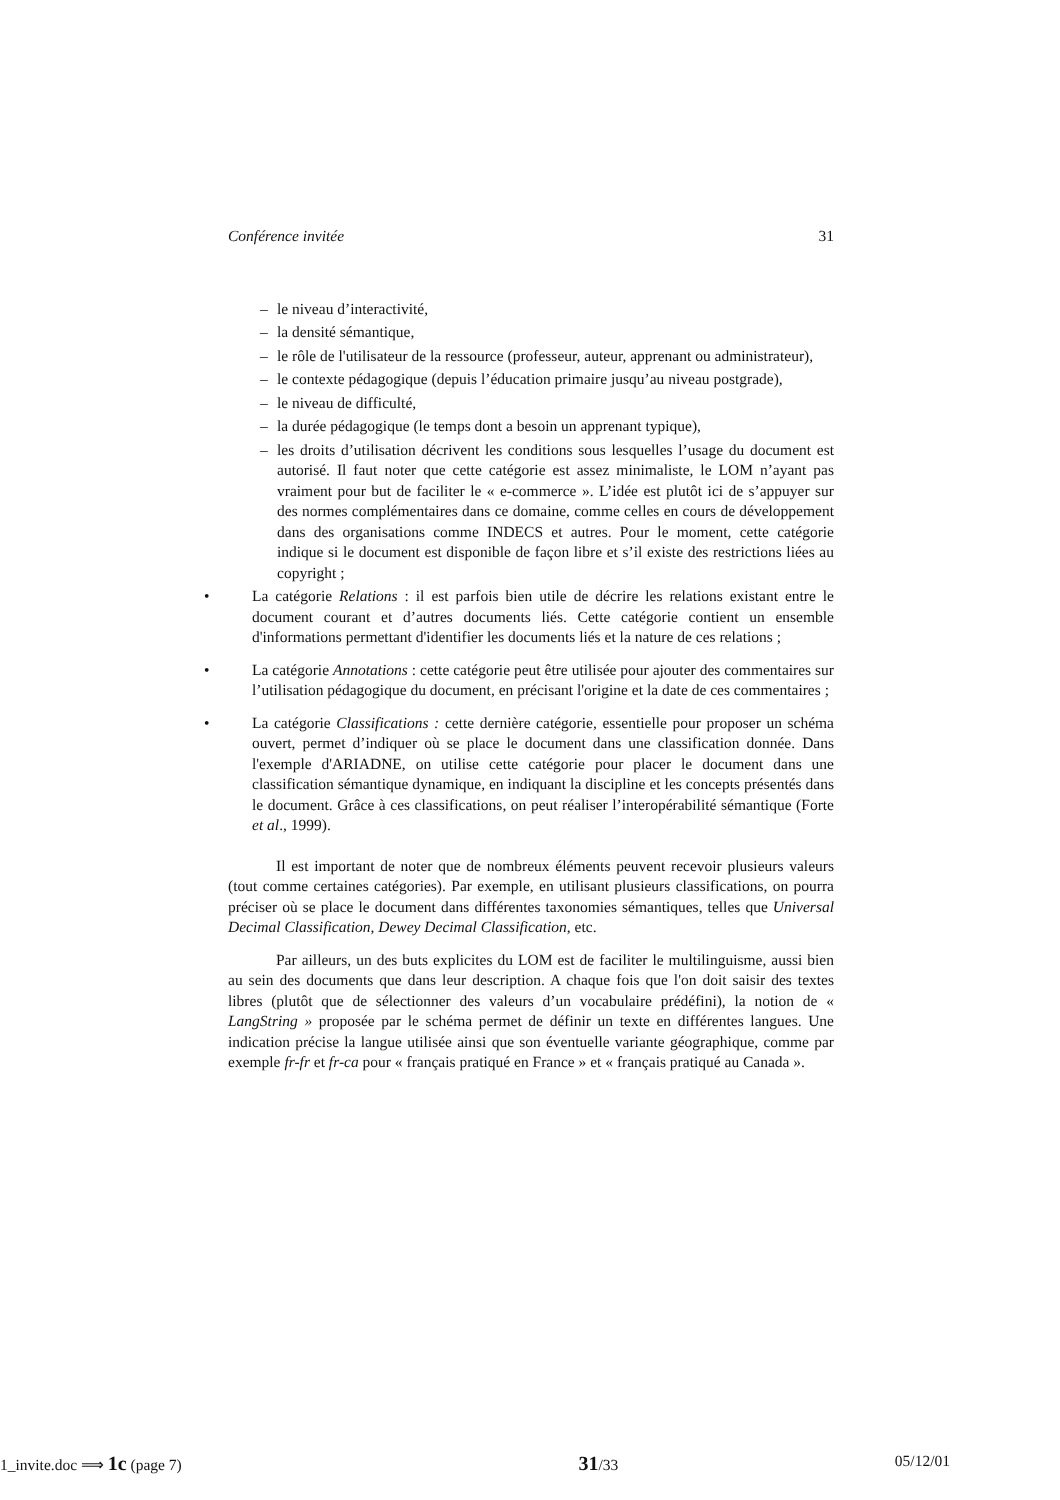Conférence invitée 31
– le niveau d’interactivité,
– la densité sémantique,
– le rôle de l'utilisateur de la ressource (professeur, auteur, apprenant ou administrateur),
– le contexte pédagogique (depuis l’éducation primaire jusqu’au niveau postgrade),
– le niveau de difficulté,
– la durée pédagogique (le temps dont a besoin un apprenant typique),
– les droits d’utilisation décrivent les conditions sous lesquelles l’usage du document est autorisé. Il faut noter que cette catégorie est assez minimaliste, le LOM n’ayant pas vraiment pour but de faciliter le « e-commerce ». L’idée est plutôt ici de s’appuyer sur des normes complémentaires dans ce domaine, comme celles en cours de développement dans des organisations comme INDECS et autres. Pour le moment, cette catégorie indique si le document est disponible de façon libre et s’il existe des restrictions liées au copyright ;
• La catégorie Relations : il est parfois bien utile de décrire les relations existant entre le document courant et d’autres documents liés. Cette catégorie contient un ensemble d'informations permettant d'identifier les documents liés et la nature de ces relations ;
• La catégorie Annotations : cette catégorie peut être utilisée pour ajouter des commentaires sur l’utilisation pédagogique du document, en précisant l'origine et la date de ces commentaires ;
• La catégorie Classifications : cette dernière catégorie, essentielle pour proposer un schéma ouvert, permet d’indiquer où se place le document dans une classification donnée. Dans l'exemple d'ARIADNE, on utilise cette catégorie pour placer le document dans une classification sémantique dynamique, en indiquant la discipline et les concepts présentés dans le document. Grâce à ces classifications, on peut réaliser l’interopérabilité sémantique (Forte et al., 1999).
Il est important de noter que de nombreux éléments peuvent recevoir plusieurs valeurs (tout comme certaines catégories). Par exemple, en utilisant plusieurs classifications, on pourra préciser où se place le document dans différentes taxonomies sémantiques, telles que Universal Decimal Classification, Dewey Decimal Classification, etc.
Par ailleurs, un des buts explicites du LOM est de faciliter le multilinguisme, aussi bien au sein des documents que dans leur description. A chaque fois que l'on doit saisir des textes libres (plutôt que de sélectionner des valeurs d’un vocabulaire prédéfini), la notion de « LangString » proposée par le schéma permet de définir un texte en différentes langues. Une indication précise la langue utilisée ainsi que son éventuelle variante géographique, comme par exemple fr-fr et fr-ca pour « français pratiqué en France » et « français pratiqué au Canada ».
1_invite.doc ⟹ 1c (page 7) 31/33 05/12/01